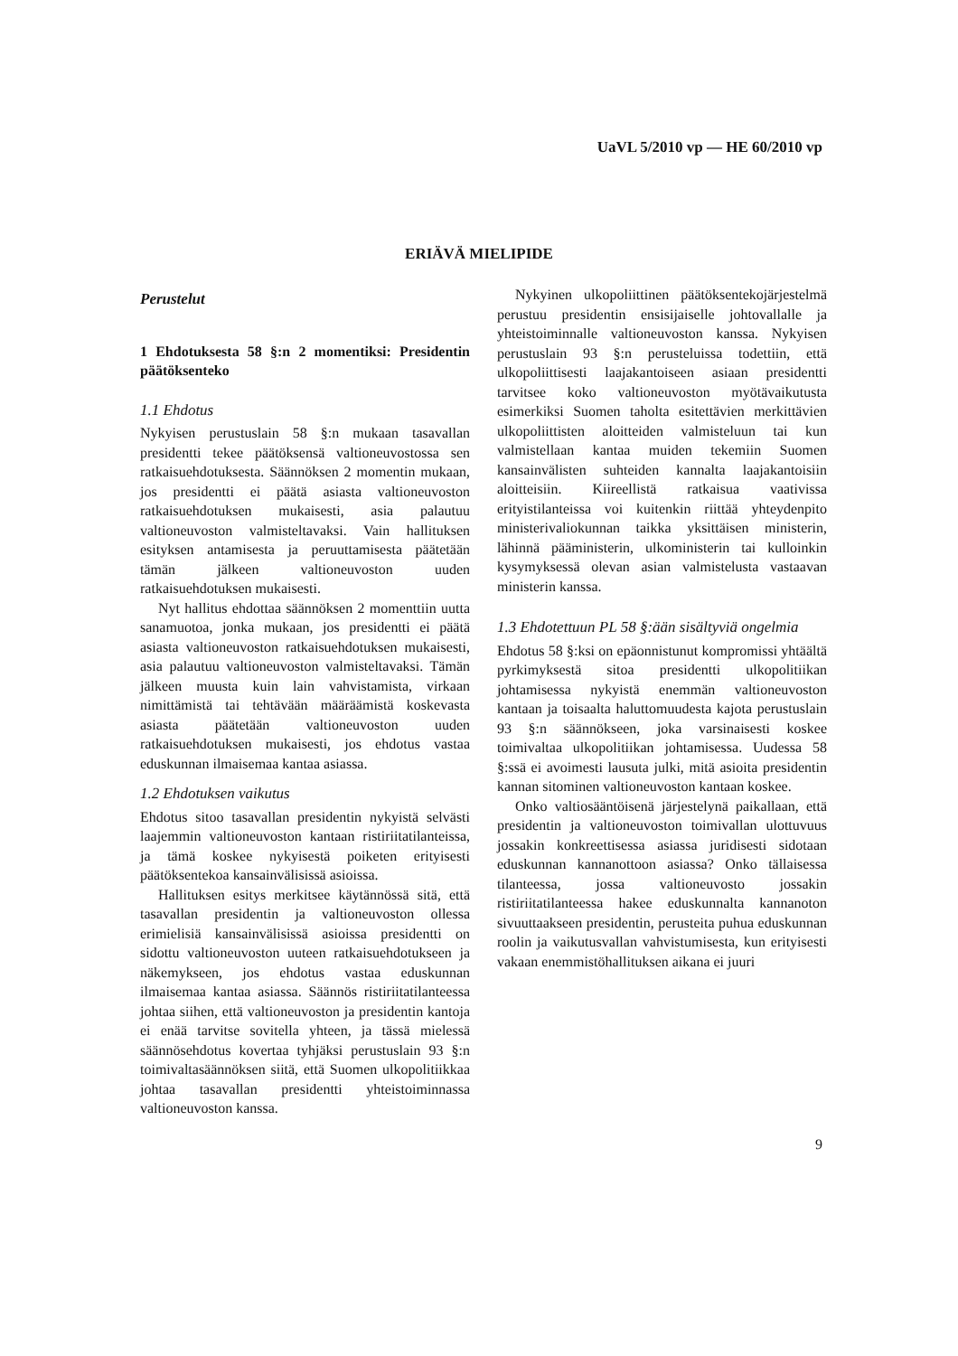UaVL 5/2010 vp — HE 60/2010 vp
ERIÄVÄ MIELIPIDE
Perustelut
1 Ehdotuksesta 58 §:n 2 momentiksi: Presidentin päätöksenteko
1.1 Ehdotus
Nykyisen perustuslain 58 §:n mukaan tasavallan presidentti tekee päätöksensä valtioneuvostossa sen ratkaisuehdotuksesta. Säännöksen 2 momentin mukaan, jos presidentti ei päätä asiasta valtioneuvoston ratkaisuehdotuksen mukaisesti, asia palautuu valtioneuvoston valmisteltavaksi. Vain hallituksen esityksen antamisesta ja peruuttamisesta päätetään tämän jälkeen valtioneuvoston uuden ratkaisuehdotuksen mukaisesti.
Nyt hallitus ehdottaa säännöksen 2 momenttiin uutta sanamuotoa, jonka mukaan, jos presidentti ei päätä asiasta valtioneuvoston ratkaisuehdotuksen mukaisesti, asia palautuu valtioneuvoston valmisteltavaksi. Tämän jälkeen muusta kuin lain vahvistamista, virkaan nimittämistä tai tehtävään määräämistä koskevasta asiasta päätetään valtioneuvoston uuden ratkaisuehdotuksen mukaisesti, jos ehdotus vastaa eduskunnan ilmaisemaa kantaa asiassa.
1.2 Ehdotuksen vaikutus
Ehdotus sitoo tasavallan presidentin nykyistä selvästi laajemmin valtioneuvoston kantaan ristiriitatilanteissa, ja tämä koskee nykyisestä poiketen erityisesti päätöksentekoa kansainvälisissä asioissa.
Hallituksen esitys merkitsee käytännössä sitä, että tasavallan presidentin ja valtioneuvoston ollessa erimielisiä kansainvälisissä asioissa presidentti on sidottu valtioneuvoston uuteen ratkaisuehdotukseen ja näkemykseen, jos ehdotus vastaa eduskunnan ilmaisemaa kantaa asiassa. Säännös ristiriitatilanteessa johtaa siihen, että valtioneuvoston ja presidentin kantoja ei enää tarvitse sovitella yhteen, ja tässä mielessä säännösehdotus kovertaa tyhjäksi perustuslain 93 §:n toimivaltasäännöksen siitä, että Suomen ulkopolitiikkaa johtaa tasavallan presidentti yhteistoiminnassa valtioneuvoston kanssa.
Nykyinen ulkopoliittinen päätöksentekojärjestelmä perustuu presidentin ensisijaiselle johtovallalle ja yhteistoiminnalle valtioneuvoston kanssa. Nykyisen perustuslain 93 §:n perusteluissa todettiin, että ulkopoliittisesti laajakantoiseen asiaan presidentti tarvitsee koko valtioneuvoston myötävaikutusta esimerkiksi Suomen taholta esitettävien merkittävien ulkopoliittisten aloitteiden valmisteluun tai kun valmistellaan kantaa muiden tekemiin Suomen kansainvälisten suhteiden kannalta laajakantoisiin aloitteisiin. Kiireellistä ratkaisua vaativissa erityistilanteissa voi kuitenkin riittää yhteydenpito ministerivaliokunnan taikka yksittäisen ministerin, lähinnä pääministerin, ulkoministerin tai kulloinkin kysymyksessä olevan asian valmistelusta vastaavan ministerin kanssa.
1.3 Ehdotettuun PL 58 §:ään sisältyviä ongelmia
Ehdotus 58 §:ksi on epäonnistunut kompromissi yhtäältä pyrkimyksestä sitoa presidentti ulkopolitiikan johtamisessa nykyistä enemmän valtioneuvoston kantaan ja toisaalta haluttomuudesta kajota perustuslain 93 §:n säännökseen, joka varsinaisesti koskee toimivaltaa ulkopolitiikan johtamisessa. Uudessa 58 §:ssä ei avoimesti lausuta julki, mitä asioita presidentin kannan sitominen valtioneuvoston kantaan koskee.
Onko valtiosääntöisenä järjestelynä paikallaan, että presidentin ja valtioneuvoston toimivallan ulottuvuus jossakin konkreettisessa asiassa juridisesti sidotaan eduskunnan kannanottoon asiassa? Onko tällaisessa tilanteessa, jossa valtioneuvosto jossakin ristiriitatilanteessa hakee eduskunnalta kannanoton sivuuttaakseen presidentin, perusteita puhua eduskunnan roolin ja vaikutusvallan vahvistumisesta, kun erityisesti vakaan enemmistöhallituksen aikana ei juuri
9